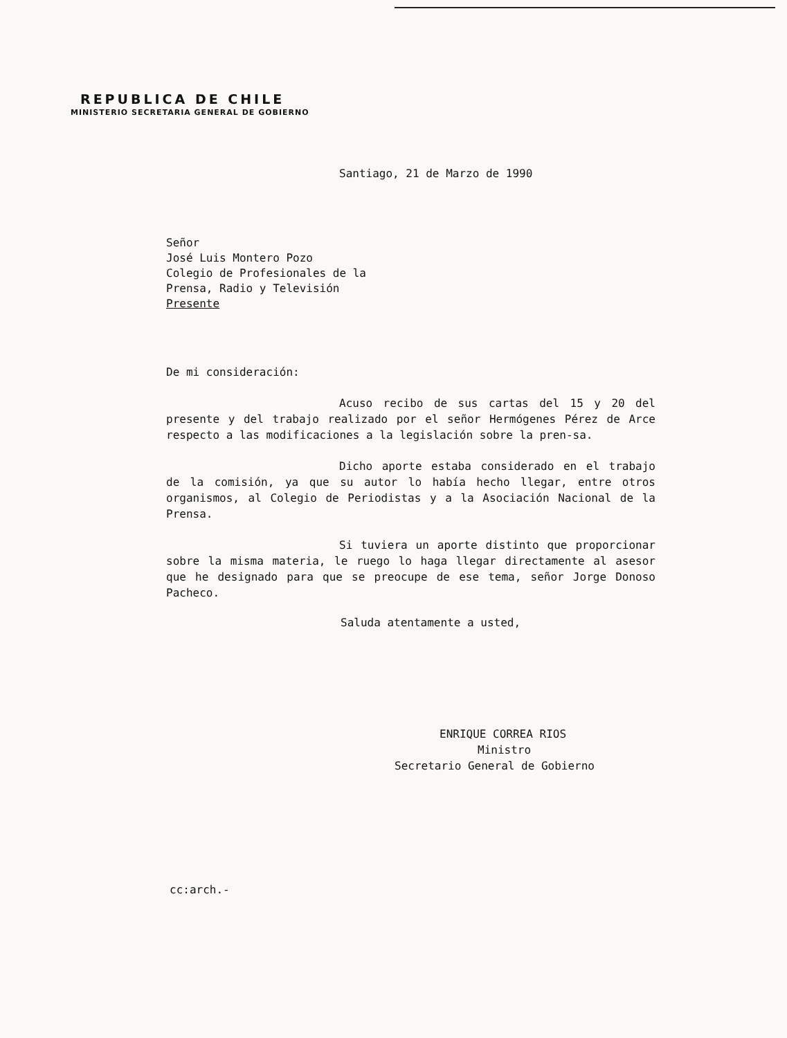REPUBLICA DE CHILE
MINISTERIO SECRETARIA GENERAL DE GOBIERNO
Santiago, 21 de Marzo de 1990
Señor
José Luis Montero Pozo
Colegio de Profesionales de la
Prensa, Radio y Televisión
Presente
De mi consideración:
Acuso recibo de sus cartas del 15 y 20 del presente y del trabajo realizado por el señor Hermógenes Pérez de Arce respecto a las modificaciones a la legislación sobre la pren-sa.
Dicho aporte estaba considerado en el trabajo de la comisión, ya que su autor lo había hecho llegar, entre otros organismos, al Colegio de Periodistas y a la Asociación Nacional de la Prensa.
Si tuviera un aporte distinto que proporcionar sobre la misma materia, le ruego lo haga llegar directamente al asesor que he designado para que se preocupe de ese tema, señor Jorge Donoso Pacheco.
Saluda atentamente a usted,
ENRIQUE CORREA RIOS
Ministro
Secretario General de Gobierno
cc:arch.-